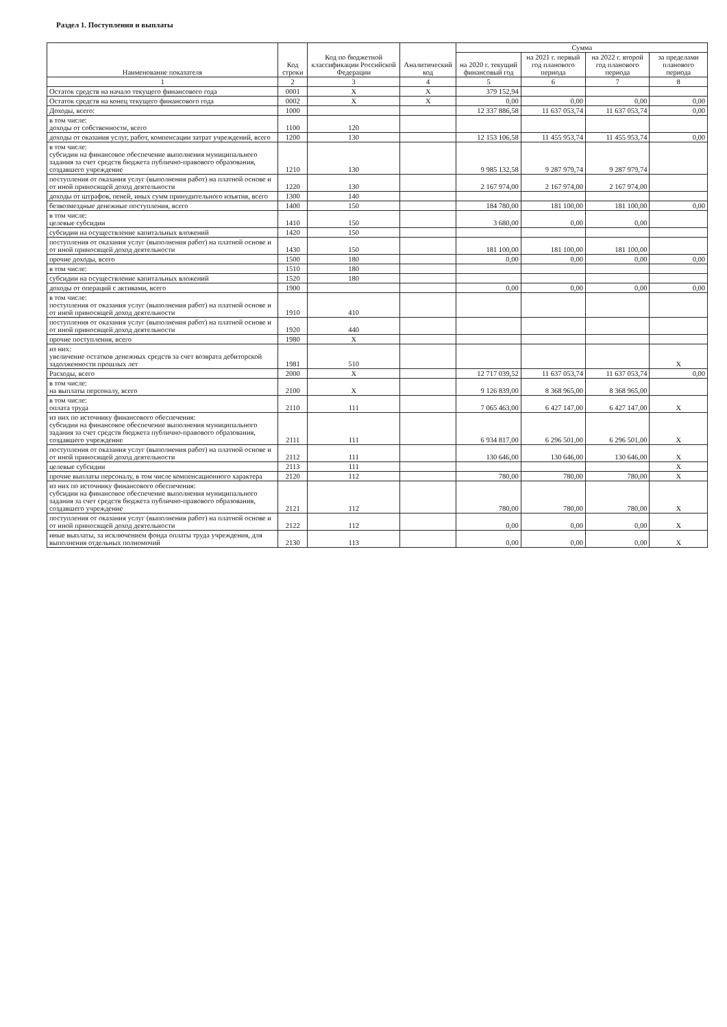Раздел 1. Поступления и выплаты
| Наименование показателя | Код строки | Код по бюджетной классификации Российской Федерации | Аналитический код | Сумма | | | |
| --- | --- | --- | --- | --- | --- | --- | --- |
| | | | | на 2020 г. текущий финансовый год | на 2021 г. первый год планового периода | на 2022 г. второй год планового периода | за пределами планового периода |
| 1 | 2 | 3 | 4 | 5 | 6 | 7 | 8 |
| Остаток средств на начало текущего финансового года | 0001 | X | X | 379 152,94 | | | |
| Остаток средств на конец текущего финансового года | 0002 | X | X | 0,00 | 0,00 | 0,00 | 0,00 |
| Доходы, всего: | 1000 | | | 12 337 886,58 | 11 637 053,74 | 11 637 053,74 | 0,00 |
| в том числе: доходы от собственности, всего | 1100 | 120 | | | | | |
| доходы от оказания услуг, работ, компенсации затрат учреждений, всего | 1200 | 130 | | 12 153 106,58 | 11 455 953,74 | 11 455 953,74 | 0,00 |
| в том числе: субсидии на финансовое обеспечение выполнения муниципального задания за счет средств бюджета публично-правового образования, создавшего учреждение | 1210 | 130 | | 9 985 132,58 | 9 287 979,74 | 9 287 979,74 | |
| поступления от оказания услуг (выполнения работ) на платной основе и от иной приносящей доход деятельности | 1220 | 130 | | 2 167 974,00 | 2 167 974,00 | 2 167 974,00 | |
| доходы от штрафов, пеней, иных сумм принудительного изъятия, всего | 1300 | 140 | | | | | |
| безвозмездные денежные поступления, всего | 1400 | 150 | | 184 780,00 | 181 100,00 | 181 100,00 | 0,00 |
| в том числе: целевые субсидии | 1410 | 150 | | 3 680,00 | 0,00 | 0,00 | |
| субсидии на осуществление капитальных вложений | 1420 | 150 | | | | | |
| поступления от оказания услуг (выполнения работ) на платной основе и от иной приносящей доход деятельности | 1430 | 150 | | 181 100,00 | 181 100,00 | 181 100,00 | |
| прочие доходы, всего | 1500 | 180 | | 0,00 | 0,00 | 0,00 | 0,00 |
| в том числе: | 1510 | 180 | | | | | |
| субсидии на осуществление капитальных вложений | 1520 | 180 | | | | | |
| доходы от операций с активами, всего | 1900 | | | 0,00 | 0,00 | 0,00 | 0,00 |
| в том числе: поступления от оказания услуг (выполнения работ) на платной основе и от иной приносящей доход деятельности | 1910 | 410 | | | | | |
| поступления от оказания услуг (выполнения работ) на платной основе и от иной приносящей доход деятельности | 1920 | 440 | | | | | |
| прочие поступления, всего | 1980 | X | | | | | |
| из них: увеличение остатков денежных средств за счет возврата дебиторской задолженности прошлых лет | 1981 | 510 | | | | | X |
| Расходы, всего | 2000 | X | | 12 717 039,52 | 11 637 053,74 | 11 637 053,74 | 0,00 |
| в том числе: на выплаты персоналу, всего | 2100 | X | | 9 126 839,00 | 8 368 965,00 | 8 368 965,00 | |
| в том числе: оплата труда | 2110 | 111 | | 7 065 463,00 | 6 427 147,00 | 6 427 147,00 | X |
| из них по источнику финансового обеспечения: субсидии на финансовое обеспечение выполнения муниципального задания за счет средств бюджета публично-правового образования, создавшего учреждение | 2111 | 111 | | 6 934 817,00 | 6 296 501,00 | 6 296 501,00 | X |
| поступления от оказания услуг (выполнения работ) на платной основе и от иной приносящей доход деятельности | 2112 | 111 | | 130 646,00 | 130 646,00 | 130 646,00 | X |
| целевые субсидии | 2113 | 111 | | | | | X |
| прочие выплаты персоналу, в том числе компенсационного характера | 2120 | 112 | | 780,00 | 780,00 | 780,00 | X |
| из них по источнику финансового обеспечения: субсидии на финансовое обеспечение выполнения муниципального задания за счет средств бюджета публично-правового образования, создавшего учреждение | 2121 | 112 | | 780,00 | 780,00 | 780,00 | X |
| поступления от оказания услуг (выполнения работ) на платной основе и от иной приносящей доход деятельности | 2122 | 112 | | 0,00 | 0,00 | 0,00 | X |
| иные выплаты, за исключением фонда оплаты труда учреждения, для выполнения отдельных полномочий | 2130 | 113 | | 0,00 | 0,00 | 0,00 | X |